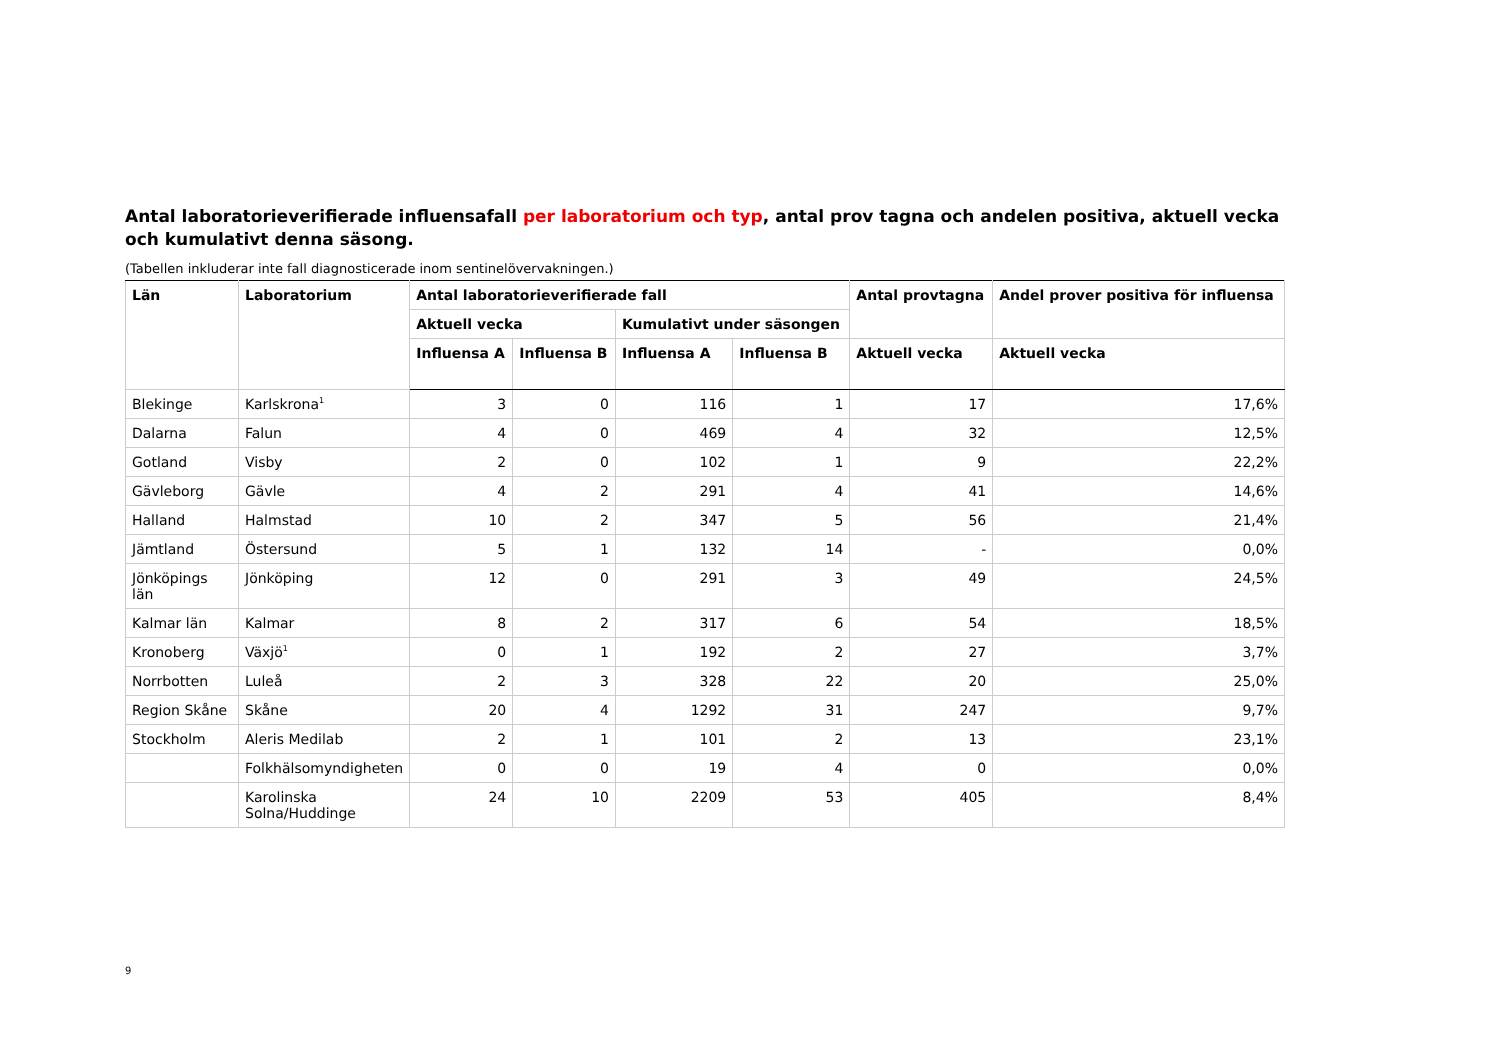Antal laboratorieverifierade influensafall per laboratorium och typ, antal prov tagna och andelen positiva, aktuell vecka och kumulativt denna säsong.
(Tabellen inkluderar inte fall diagnosticerade inom sentinelövervakningen.)
| Län | Laboratorium | Antal laboratorieverifierade fall | | | | Antal provtagna | Andel prover positiva för influensa |
| --- | --- | --- | --- | --- | --- | --- | --- |
| | | Aktuell vecka | | Kumulativt under säsongen | | | |
| | | Influensa A | Influensa B | Influensa A | Influensa B | Aktuell vecka | Aktuell vecka |
| Blekinge | Karlskrona<sup>1</sup> | 3 | 0 | 116 | 1 | 17 | 17,6% |
| Dalarna | Falun | 4 | 0 | 469 | 4 | 32 | 12,5% |
| Gotland | Visby | 2 | 0 | 102 | 1 | 9 | 22,2% |
| Gävleborg | Gävle | 4 | 2 | 291 | 4 | 41 | 14,6% |
| Halland | Halmstad | 10 | 2 | 347 | 5 | 56 | 21,4% |
| Jämtland | Östersund | 5 | 1 | 132 | 14 | - | 0,0% |
| Jönköpings län | Jönköping | 12 | 0 | 291 | 3 | 49 | 24,5% |
| Kalmar län | Kalmar | 8 | 2 | 317 | 6 | 54 | 18,5% |
| Kronoberg | Växjö<sup>1</sup> | 0 | 1 | 192 | 2 | 27 | 3,7% |
| Norrbotten | Luleå | 2 | 3 | 328 | 22 | 20 | 25,0% |
| Region Skåne | Skåne | 20 | 4 | 1292 | 31 | 247 | 9,7% |
| Stockholm | Aleris Medilab | 2 | 1 | 101 | 2 | 13 | 23,1% |
| | Folkhälsomyndigheten | 0 | 0 | 19 | 4 | 0 | 0,0% |
| | Karolinska Solna/Huddinge | 24 | 10 | 2209 | 53 | 405 | 8,4% |
9